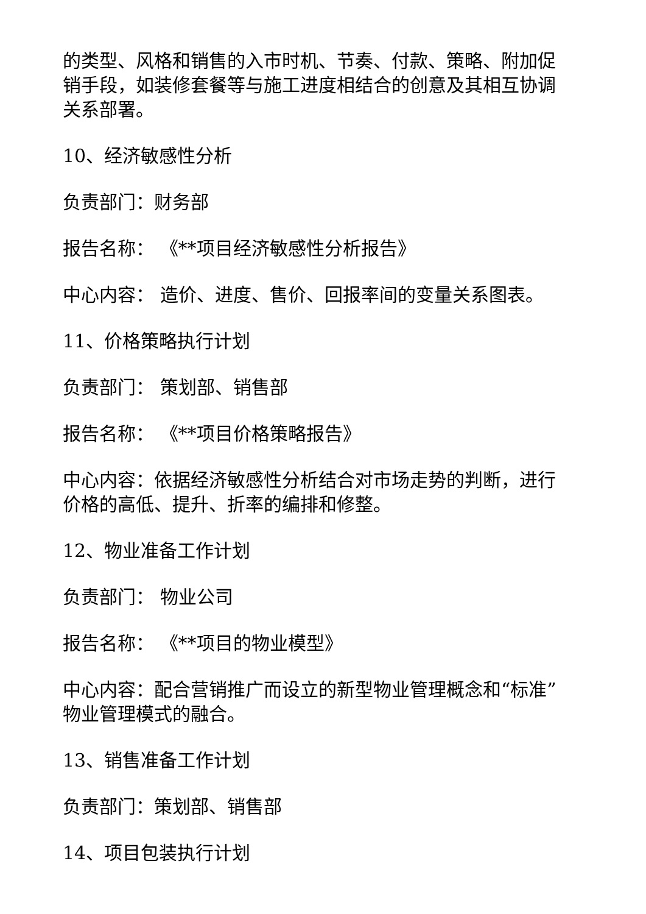的类型、风格和销售的入市时机、节奏、付款、策略、附加促销手段，如装修套餐等与施工进度相结合的创意及其相互协调关系部署。
10、经济敏感性分析
负责部门：财务部
报告名称： 《**项目经济敏感性分析报告》
中心内容： 造价、进度、售价、回报率间的变量关系图表。
11、价格策略执行计划
负责部门： 策划部、销售部
报告名称： 《**项目价格策略报告》
中心内容：依据经济敏感性分析结合对市场走势的判断，进行价格的高低、提升、折率的编排和修整。
12、物业准备工作计划
负责部门： 物业公司
报告名称： 《**项目的物业模型》
中心内容：配合营销推广而设立的新型物业管理概念和“标准”物业管理模式的融合。
13、销售准备工作计划
负责部门：策划部、销售部
14、项目包装执行计划